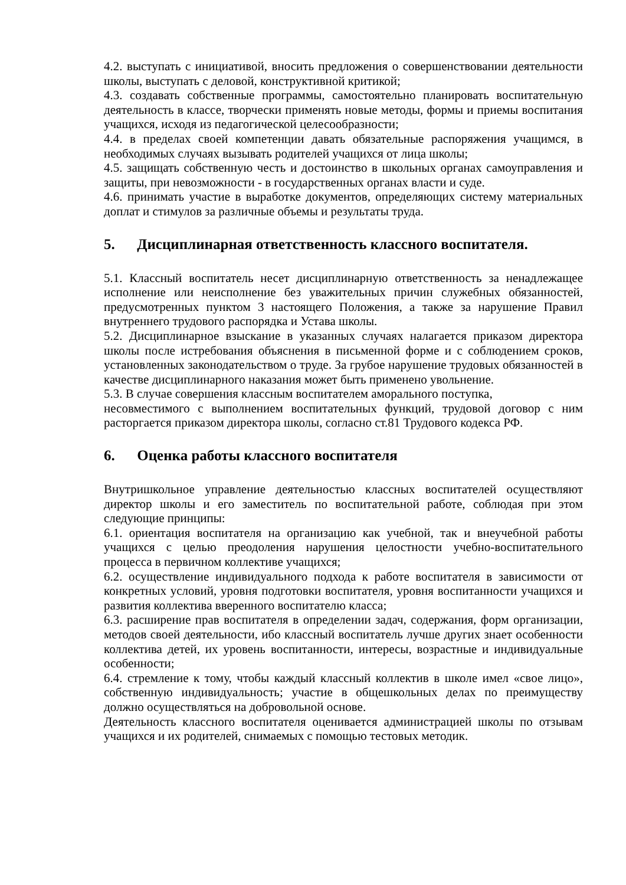4.2. выступать с инициативой, вносить предложения о совершенствовании деятельности школы, выступать с деловой, конструктивной критикой;
4.3. создавать собственные программы, самостоятельно планировать воспитательную деятельность в классе, творчески применять новые методы, формы и приемы воспитания учащихся, исходя из педагогической целесообразности;
4.4. в пределах своей компетенции давать обязательные распоряжения учащимся, в необходимых случаях вызывать родителей учащихся от лица школы;
4.5. защищать собственную честь и достоинство в школьных органах самоуправления и защиты, при невозможности - в государственных органах власти и суде.
4.6. принимать участие в выработке документов, определяющих систему материальных доплат и стимулов за различные объемы и результаты труда.
5. Дисциплинарная ответственность классного воспитателя.
5.1. Классный воспитатель несет дисциплинарную ответственность за ненадлежащее исполнение или неисполнение без уважительных причин служебных обязанностей, предусмотренных пунктом 3 настоящего Положения, а также за нарушение Правил внутреннего трудового распорядка и Устава школы.
5.2. Дисциплинарное взыскание в указанных случаях налагается приказом директора школы после истребования объяснения в письменной форме и с соблюдением сроков, установленных законодательством о труде. За грубое нарушение трудовых обязанностей в качестве дисциплинарного наказания может быть применено увольнение.
5.3. В случае совершения классным воспитателем аморального поступка,
несовместимого с выполнением воспитательных функций, трудовой договор с ним расторгается приказом директора школы, согласно ст.81 Трудового кодекса РФ.
6. Оценка работы классного воспитателя
Внутришкольное управление деятельностью классных воспитателей осуществляют директор школы и его заместитель по воспитательной работе, соблюдая при этом следующие принципы:
6.1. ориентация воспитателя на организацию как учебной, так и внеучебной работы учащихся с целью преодоления нарушения целостности учебно-воспитательного процесса в первичном коллективе учащихся;
6.2. осуществление индивидуального подхода к работе воспитателя в зависимости от конкретных условий, уровня подготовки воспитателя, уровня воспитанности учащихся и развития коллектива вверенного воспитателю класса;
6.3. расширение прав воспитателя в определении задач, содержания, форм организации, методов своей деятельности, ибо классный воспитатель лучше других знает особенности коллектива детей, их уровень воспитанности, интересы, возрастные и индивидуальные особенности;
6.4. стремление к тому, чтобы каждый классный коллектив в школе имел «свое лицо», собственную индивидуальность; участие в общешкольных делах по преимуществу должно осуществляться на добровольной основе.
Деятельность классного воспитателя оценивается администрацией школы по отзывам учащихся и их родителей, снимаемых с помощью тестовых методик.